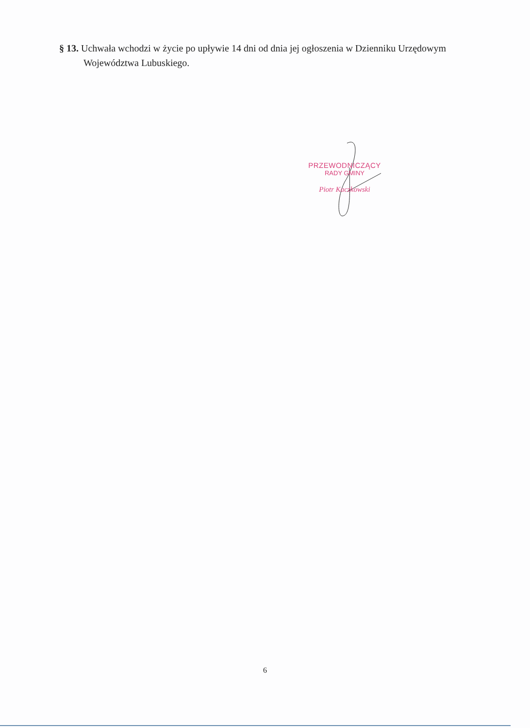§ 13. Uchwała wchodzi w życie po upływie 14 dni od dnia jej ogłoszenia w Dzienniku Urzędowym Województwa Lubuskiego.
PRZEWODNICZĄCY
RADY GMINY
Piotr Kaczkowski
6